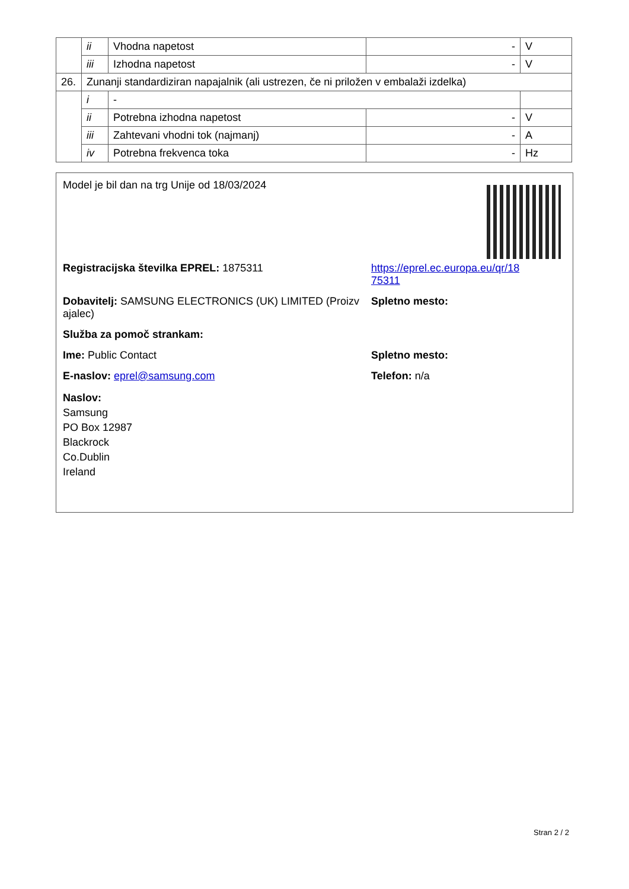| | ii | Vhodna napetost | - | V |
| | iii | Izhodna napetost | - | V |
| 26. | Zunanji standardiziran napajalnik (ali ustrezen, če ni priložen v embalaži izdelka) | | | |
| | i | - | | |
| | ii | Potrebna izhodna napetost | - | V |
| | iii | Zahtevani vhodni tok (najmanj) | - | A |
| | iv | Potrebna frekvenca toka | - | Hz |
Model je bil dan na trg Unije od 18/03/2024
Registracijska številka EPREL: 1875311 https://eprel.ec.europa.eu/qr/18
75311
Dobavitelj: SAMSUNG ELECTRONICS (UK) LIMITED (Proizv ajalec)
Spletno mesto:
Služba za pomoč strankam:
Ime: Public Contact Spletno mesto:
E-naslov: eprel@samsung.com Telefon: n/a
Naslov:
Samsung
PO Box 12987
Blackrock
Co.Dublin
Ireland
Stran 2 / 2